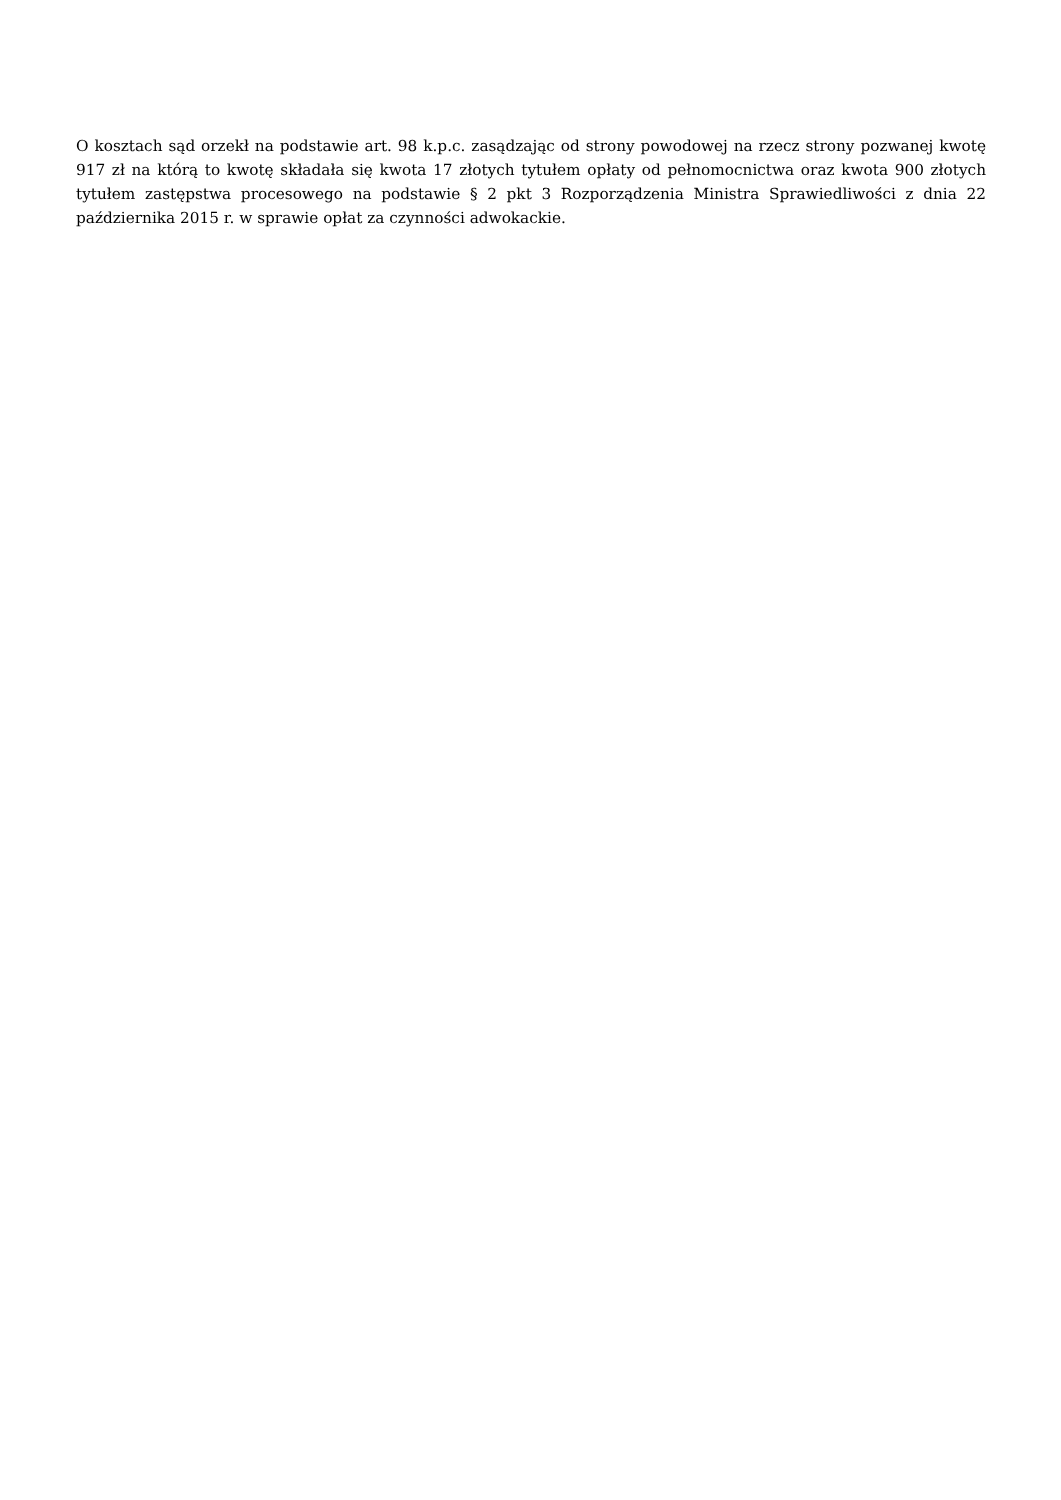O kosztach sąd orzekł na podstawie art. 98 k.p.c. zasądzając od strony powodowej na rzecz strony pozwanej kwotę 917 zł na którą to kwotę składała się kwota 17 złotych tytułem opłaty od pełnomocnictwa oraz kwota 900 złotych tytułem zastępstwa procesowego na podstawie § 2 pkt 3 Rozporządzenia Ministra Sprawiedliwości z dnia 22 października 2015 r. w sprawie opłat za czynności adwokackie.